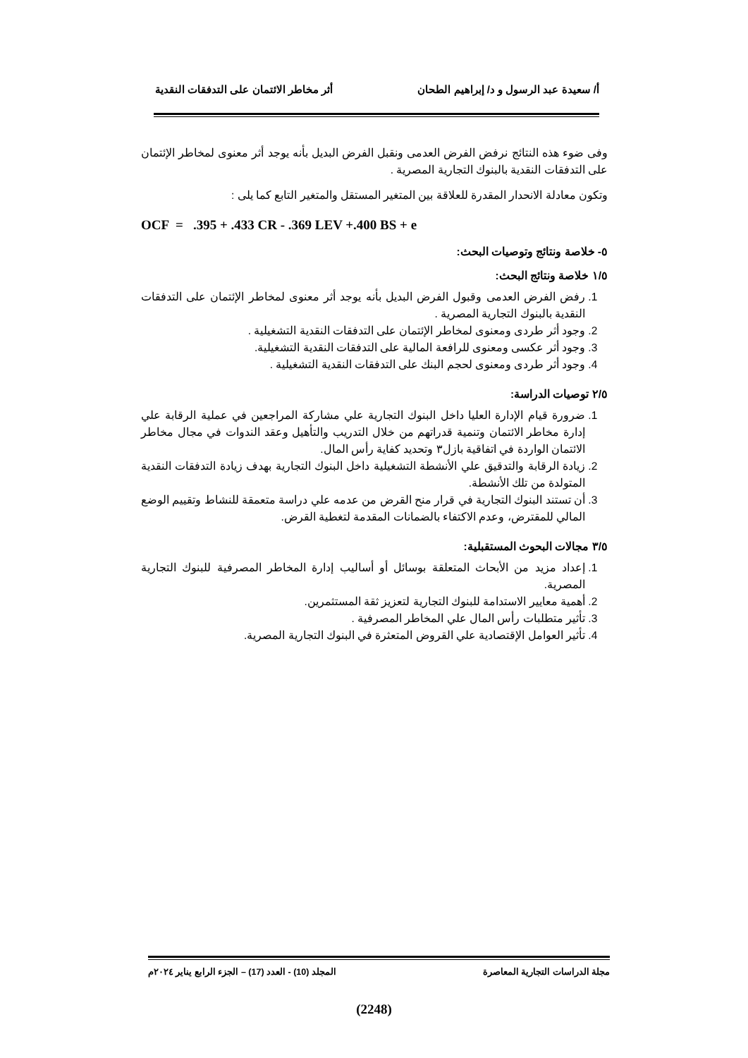أ/ سعيدة عبد الرسول و د/ إبراهيم الطحان أثر مخاطر الائتمان على التدفقات النقدية
وفى ضوء هذه النتائج نرفض الفرض العدمى ونقبل الفرض البديل بأنه يوجد أثر معنوى لمخاطر الإئتمان على التدفقات النقدية بالبنوك التجارية المصرية .
وتكون معادلة الانحدار المقدرة للعلاقة بين المتغير المستقل والمتغير التابع كما يلى :
OCF = .395 + .433 CR - .369 LEV +.400 BS + e
٥- خلاصة ونتائج وتوصيات البحث:
١/٥ خلاصة ونتائج البحث:
1. رفض الفرض العدمى وقبول الفرض البديل بأنه يوجد أثر معنوى لمخاطر الإئتمان على التدفقات النقدية بالبنوك التجارية المصرية .
2. وجود أثر طردى ومعنوى لمخاطر الإئتمان على التدفقات النقدية التشغيلية .
3. وجود أثر عكسى ومعنوى للرافعة المالية على التدفقات النقدية التشغيلية.
4. وجود أثر طردى ومعنوى لحجم البنك على التدفقات النقدية التشغيلية .
٢/٥ توصيات الدراسة:
1. ضرورة قيام الإدارة العليا داخل البنوك التجارية علي مشاركة المراجعين في عملية الرقابة علي إدارة مخاطر الائتمان وتنمية قدراتهم من خلال التدريب والتأهيل وعقد الندوات في مجال مخاطر الائتمان الواردة في اتفاقية بازل٣ وتحديد كفاية رأس المال.
2. زيادة الرقابة والتدقيق علي الأنشطة التشغيلية داخل البنوك التجارية بهدف زيادة التدفقات النقدية المتولدة من تلك الأنشطة.
3. أن تستند البنوك التجارية في قرار منح القرض من عدمه علي دراسة متعمقة للنشاط وتقييم الوضع المالي للمقترض، وعدم الاكتفاء بالضمانات المقدمة لتغطية القرض.
٣/٥ مجالات البحوث المستقبلية:
1. إعداد مزيد من الأبحاث المتعلقة بوسائل أو أساليب إدارة المخاطر المصرفية للبنوك التجارية المصرية.
2. أهمية معايير الاستدامة للبنوك التجارية لتعزيز ثقة المستثمرين.
3. تأثير متطلبات رأس المال علي المخاطر المصرفية .
4. تأثير العوامل الإقتصادية علي القروض المتعثرة في البنوك التجارية المصرية.
مجلة الدراسات التجارية المعاصرة المجلد (10) - العدد (17) – الجزء الرابع يناير ٢٠٢٤م
(2248)